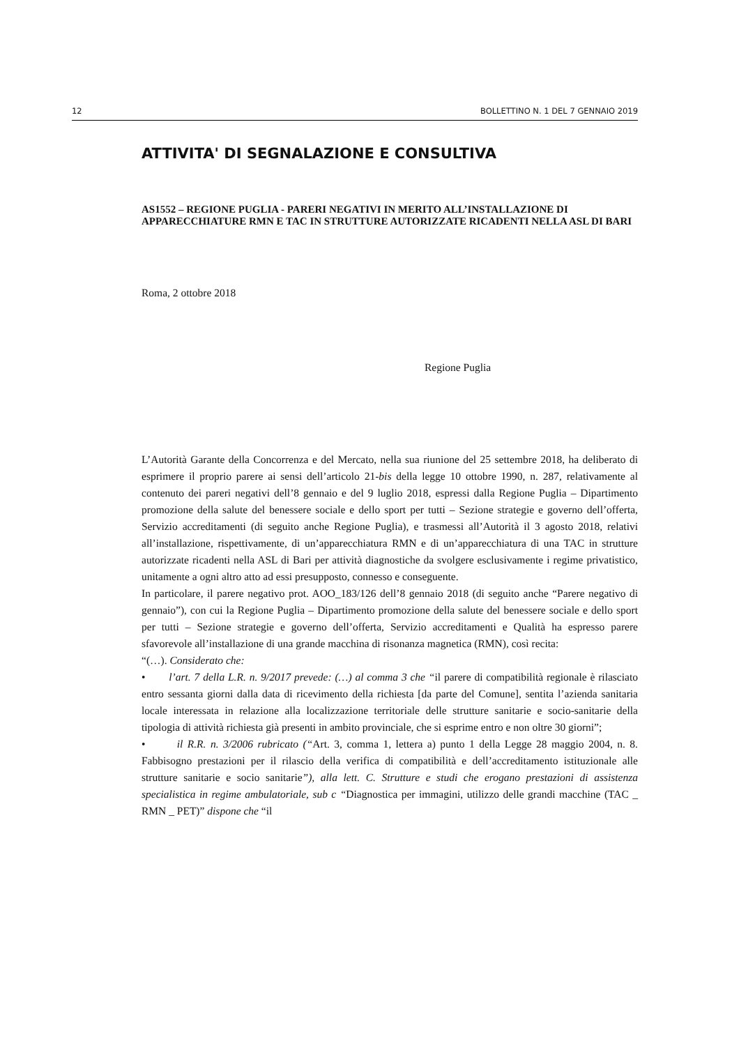12 BOLLETTINO N. 1 DEL 7 GENNAIO 2019
ATTIVITA' DI SEGNALAZIONE E CONSULTIVA
AS1552 – REGIONE PUGLIA - PARERI NEGATIVI IN MERITO ALL’INSTALLAZIONE DI APPARECCHIATURE RMN E TAC IN STRUTTURE AUTORIZZATE RICADENTI NELLA ASL DI BARI
Roma, 2 ottobre 2018
Regione Puglia
L’Autorità Garante della Concorrenza e del Mercato, nella sua riunione del 25 settembre 2018, ha deliberato di esprimere il proprio parere ai sensi dell’articolo 21-bis della legge 10 ottobre 1990, n. 287, relativamente al contenuto dei pareri negativi dell’8 gennaio e del 9 luglio 2018, espressi dalla Regione Puglia – Dipartimento promozione della salute del benessere sociale e dello sport per tutti – Sezione strategie e governo dell’offerta, Servizio accreditamenti (di seguito anche Regione Puglia), e trasmessi all’Autorità il 3 agosto 2018, relativi all’installazione, rispettivamente, di un’apparecchiatura RMN e di un’apparecchiatura di una TAC in strutture autorizzate ricadenti nella ASL di Bari per attività diagnostiche da svolgere esclusivamente i regime privatistico, unitamente a ogni altro atto ad essi presupposto, connesso e conseguente.
In particolare, il parere negativo prot. AOO_183/126 dell’8 gennaio 2018 (di seguito anche “Parere negativo di gennaio”), con cui la Regione Puglia – Dipartimento promozione della salute del benessere sociale e dello sport per tutti – Sezione strategie e governo dell’offerta, Servizio accreditamenti e Qualità ha espresso parere sfavorevole all’installazione di una grande macchina di risonanza magnetica (RMN), così recita:
“(…). Considerato che:
• l’art. 7 della L.R. n. 9/2017 prevede: (…) al comma 3 che “il parere di compatibilità regionale è rilasciato entro sessanta giorni dalla data di ricevimento della richiesta [da parte del Comune], sentita l’azienda sanitaria locale interessata in relazione alla localizzazione territoriale delle strutture sanitarie e socio-sanitarie della tipologia di attività richiesta già presenti in ambito provinciale, che si esprime entro e non oltre 30 giorni”;
• il R.R. n. 3/2006 rubricato (“Art. 3, comma 1, lettera a) punto 1 della Legge 28 maggio 2004, n. 8. Fabbisogno prestazioni per il rilascio della verifica di compatibilità e dell’accreditamento istituzionale alle strutture sanitarie e socio sanitarie”), alla lett. C. Strutture e studi che erogano prestazioni di assistenza specialistica in regime ambulatoriale, sub c “Diagnostica per immagini, utilizzo delle grandi macchine (TAC _ RMN _ PET)” dispone che “il